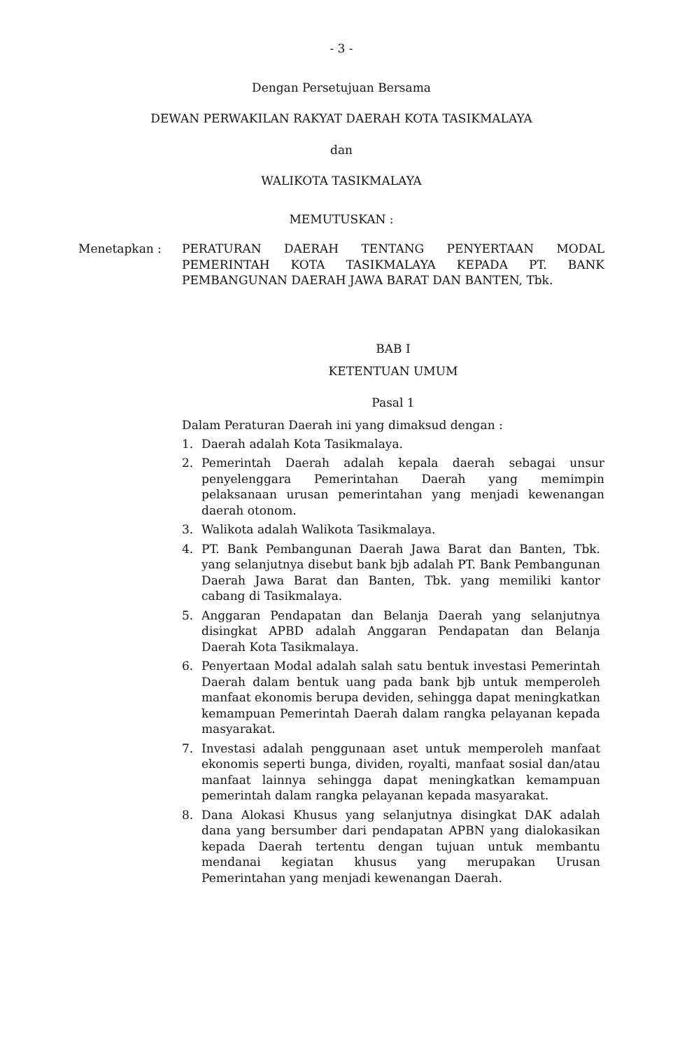- 3 -
Dengan Persetujuan Bersama
DEWAN PERWAKILAN RAKYAT DAERAH KOTA TASIKMALAYA
dan
WALIKOTA TASIKMALAYA
MEMUTUSKAN :
Menetapkan : PERATURAN DAERAH TENTANG PENYERTAAN MODAL PEMERINTAH KOTA TASIKMALAYA KEPADA PT. BANK PEMBANGUNAN DAERAH JAWA BARAT DAN BANTEN, Tbk.
BAB I
KETENTUAN UMUM
Pasal 1
Dalam Peraturan Daerah ini yang dimaksud dengan :
1. Daerah adalah Kota Tasikmalaya.
2. Pemerintah Daerah adalah kepala daerah sebagai unsur penyelenggara Pemerintahan Daerah yang memimpin pelaksanaan urusan pemerintahan yang menjadi kewenangan daerah otonom.
3. Walikota adalah Walikota Tasikmalaya.
4. PT. Bank Pembangunan Daerah Jawa Barat dan Banten, Tbk. yang selanjutnya disebut bank bjb adalah PT. Bank Pembangunan Daerah Jawa Barat dan Banten, Tbk. yang memiliki kantor cabang di Tasikmalaya.
5. Anggaran Pendapatan dan Belanja Daerah yang selanjutnya disingkat APBD adalah Anggaran Pendapatan dan Belanja Daerah Kota Tasikmalaya.
6. Penyertaan Modal adalah salah satu bentuk investasi Pemerintah Daerah dalam bentuk uang pada bank bjb untuk memperoleh manfaat ekonomis berupa deviden, sehingga dapat meningkatkan kemampuan Pemerintah Daerah dalam rangka pelayanan kepada masyarakat.
7. Investasi adalah penggunaan aset untuk memperoleh manfaat ekonomis seperti bunga, dividen, royalti, manfaat sosial dan/atau manfaat lainnya sehingga dapat meningkatkan kemampuan pemerintah dalam rangka pelayanan kepada masyarakat.
8. Dana Alokasi Khusus yang selanjutnya disingkat DAK adalah dana yang bersumber dari pendapatan APBN yang dialokasikan kepada Daerah tertentu dengan tujuan untuk membantu mendanai kegiatan khusus yang merupakan Urusan Pemerintahan yang menjadi kewenangan Daerah.